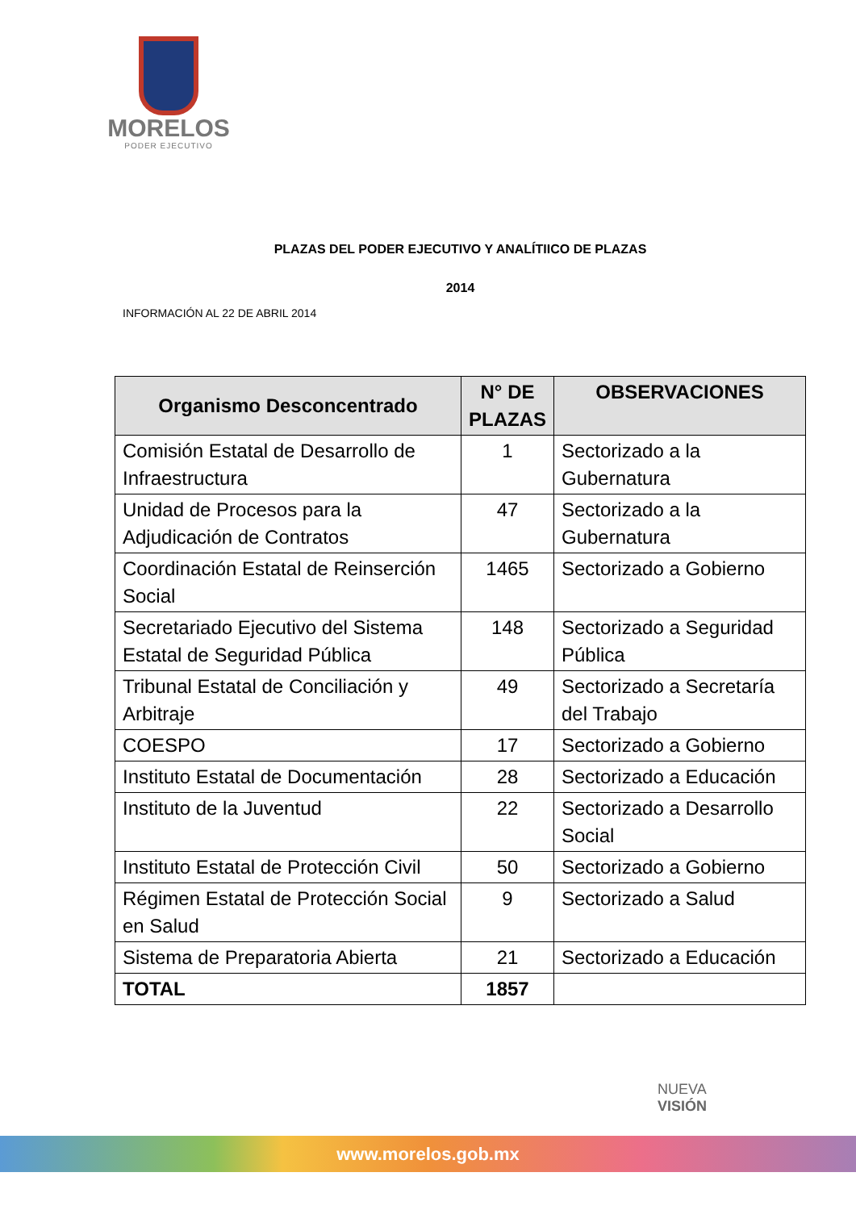MORELOS
PODER EJECUTIVO
PLAZAS DEL PODER EJECUTIVO Y ANALÍTIICO DE PLAZAS
2014
INFORMACIÓN AL 22 DE ABRIL 2014
| Organismo Desconcentrado | N° DE PLAZAS | OBSERVACIONES |
| --- | --- | --- |
| Comisión Estatal de Desarrollo de Infraestructura | 1 | Sectorizado a la Gubernatura |
| Unidad de Procesos para la Adjudicación de Contratos | 47 | Sectorizado a la Gubernatura |
| Coordinación Estatal de Reinserción Social | 1465 | Sectorizado a Gobierno |
| Secretariado Ejecutivo del Sistema Estatal de Seguridad Pública | 148 | Sectorizado a Seguridad Pública |
| Tribunal Estatal de Conciliación y Arbitraje | 49 | Sectorizado a Secretaría del Trabajo |
| COESPO | 17 | Sectorizado a Gobierno |
| Instituto Estatal de Documentación | 28 | Sectorizado a Educación |
| Instituto de la Juventud | 22 | Sectorizado a Desarrollo Social |
| Instituto Estatal de Protección Civil | 50 | Sectorizado a Gobierno |
| Régimen Estatal de Protección Social en Salud | 9 | Sectorizado a Salud |
| Sistema de Preparatoria Abierta | 21 | Sectorizado a Educación |
| TOTAL | 1857 | |
NUEVA
VISIÓN
www.morelos.gob.mx